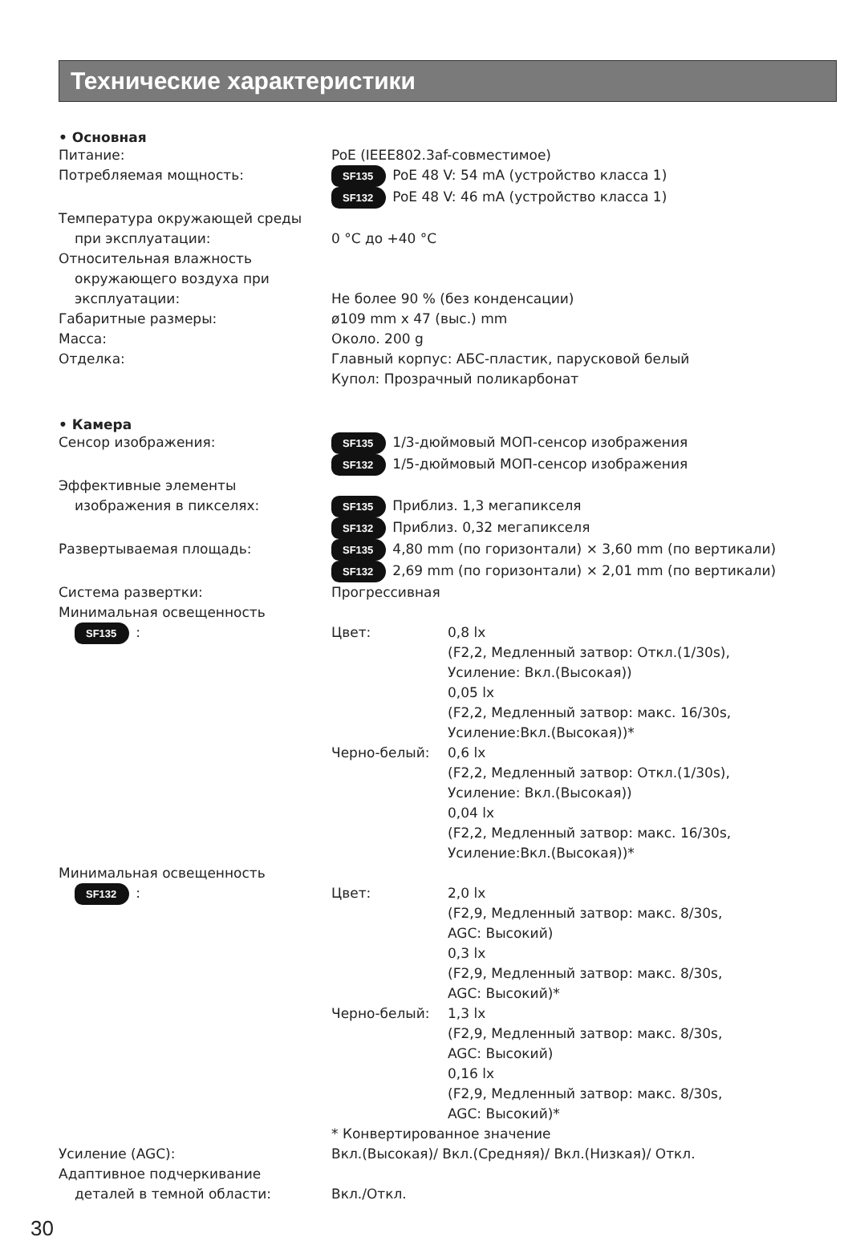Технические характеристики
• Основная
Питание: PoE (IEEE802.3af-совместимое)
Потребляемая мощность:
SF135 PoE 48 V: 54 mA (устройство класса 1)
SF132 PoE 48 V: 46 mA (устройство класса 1)
Температура окружающей среды
при эксплуатации:
0 °C до +40 °C
Относительная влажность
окружающего воздуха при
эксплуатации:
Не более 90 % (без конденсации)
Габаритные размеры: ø109 mm x 47 (выс.) mm
Масса: Около. 200 g
Отделка: Главный корпус: АБС-пластик, парусковой белый
Купол: Прозрачный поликарбонат
• Камера
Сенсор изображения:
SF135 1/3-дюймовый МОП-сенсор изображения
SF132 1/5-дюймовый МОП-сенсор изображения
Эффективные элементы
изображения в пикселях:
SF135 Приблиз. 1,3 мегапикселя
SF132 Приблиз. 0,32 мегапикселя
Развертываемая площадь:
SF135 4,80 mm (по горизонтали) × 3,60 mm (по вертикали)
SF132 2,69 mm (по горизонтали) × 2,01 mm (по вертикали)
Система развертки: Прогрессивная
Минимальная освещенность
SF135:
Цвет: 0,8 lx
(F2,2, Медленный затвор: Откл.(1/30s),
Усиление: Вкл.(Высокая))
0,05 lx
(F2,2, Медленный затвор: макс. 16/30s,
Усиление:Вкл.(Высокая))*
Черно-белый: 0,6 lx
(F2,2, Медленный затвор: Откл.(1/30s),
Усиление: Вкл.(Высокая))
0,04 lx
(F2,2, Медленный затвор: макс. 16/30s,
Усиление:Вкл.(Высокая))*
Минимальная освещенность
SF132:
Цвет: 2,0 lx
(F2,9, Медленный затвор: макс. 8/30s,
AGC: Высокий)
0,3 lx
(F2,9, Медленный затвор: макс. 8/30s,
AGC: Высокий)*
Черно-белый: 1,3 lx
(F2,9, Медленный затвор: макс. 8/30s,
AGC: Высокий)
0,16 lx
(F2,9, Медленный затвор: макс. 8/30s,
AGC: Высокий)*
* Конвертированное значение
Усиление (AGC): Вкл.(Высокая)/ Вкл.(Средняя)/ Вкл.(Низкая)/ Откл.
Адаптивное подчеркивание
деталей в темной области:
Вкл./Откл.
30